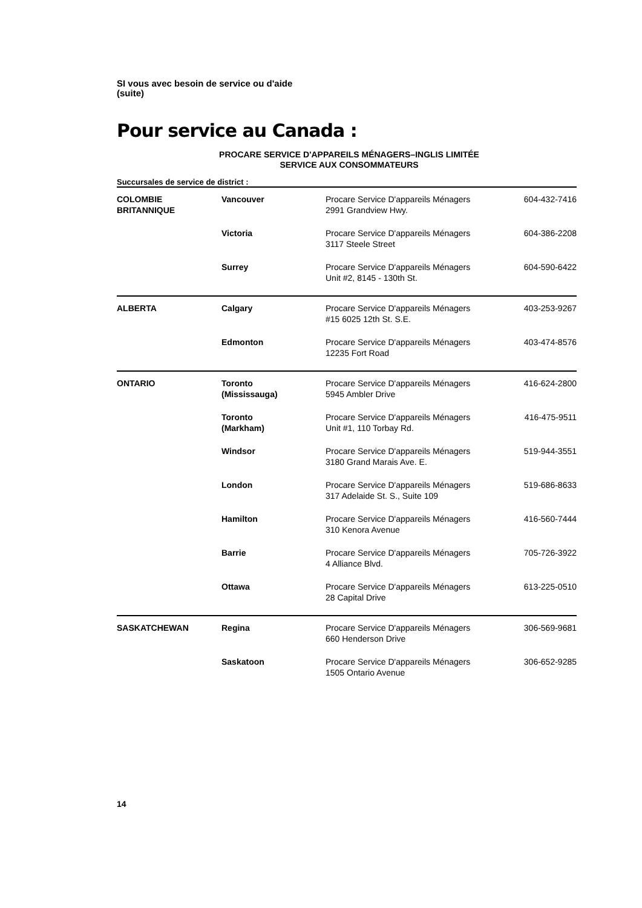SI vous avec besoin de service ou d'aide
(suite)
Pour service au Canada :
PROCARE SERVICE D'APPAREILS MÉNAGERS–INGLIS LIMITÉE
SERVICE AUX CONSOMMATEURS
Succursales de service de district :
| COLOMBIE BRITANNIQUE | Vancouver | Procare Service D'appareils Ménagers 2991 Grandview Hwy. | 604-432-7416 |
| | Victoria | Procare Service D'appareils Ménagers 3117 Steele Street | 604-386-2208 |
| | Surrey | Procare Service D'appareils Ménagers Unit #2, 8145 - 130th St. | 604-590-6422 |
| ALBERTA | Calgary | Procare Service D'appareils Ménagers #15 6025 12th St. S.E. | 403-253-9267 |
| | Edmonton | Procare Service D'appareils Ménagers 12235 Fort Road | 403-474-8576 |
| ONTARIO | Toronto (Mississauga) | Procare Service D'appareils Ménagers 5945 Ambler Drive | 416-624-2800 |
| | Toronto (Markham) | Procare Service D'appareils Ménagers Unit #1, 110 Torbay Rd. | 416-475-9511 |
| | Windsor | Procare Service D'appareils Ménagers 3180 Grand Marais Ave. E. | 519-944-3551 |
| | London | Procare Service D'appareils Ménagers 317 Adelaide St. S., Suite 109 | 519-686-8633 |
| | Hamilton | Procare Service D'appareils Ménagers 310 Kenora Avenue | 416-560-7444 |
| | Barrie | Procare Service D'appareils Ménagers 4 Alliance Blvd. | 705-726-3922 |
| | Ottawa | Procare Service D'appareils Ménagers 28 Capital Drive | 613-225-0510 |
| SASKATCHEWAN | Regina | Procare Service D'appareils Ménagers 660 Henderson Drive | 306-569-9681 |
| | Saskatoon | Procare Service D'appareils Ménagers 1505 Ontario Avenue | 306-652-9285 |
14